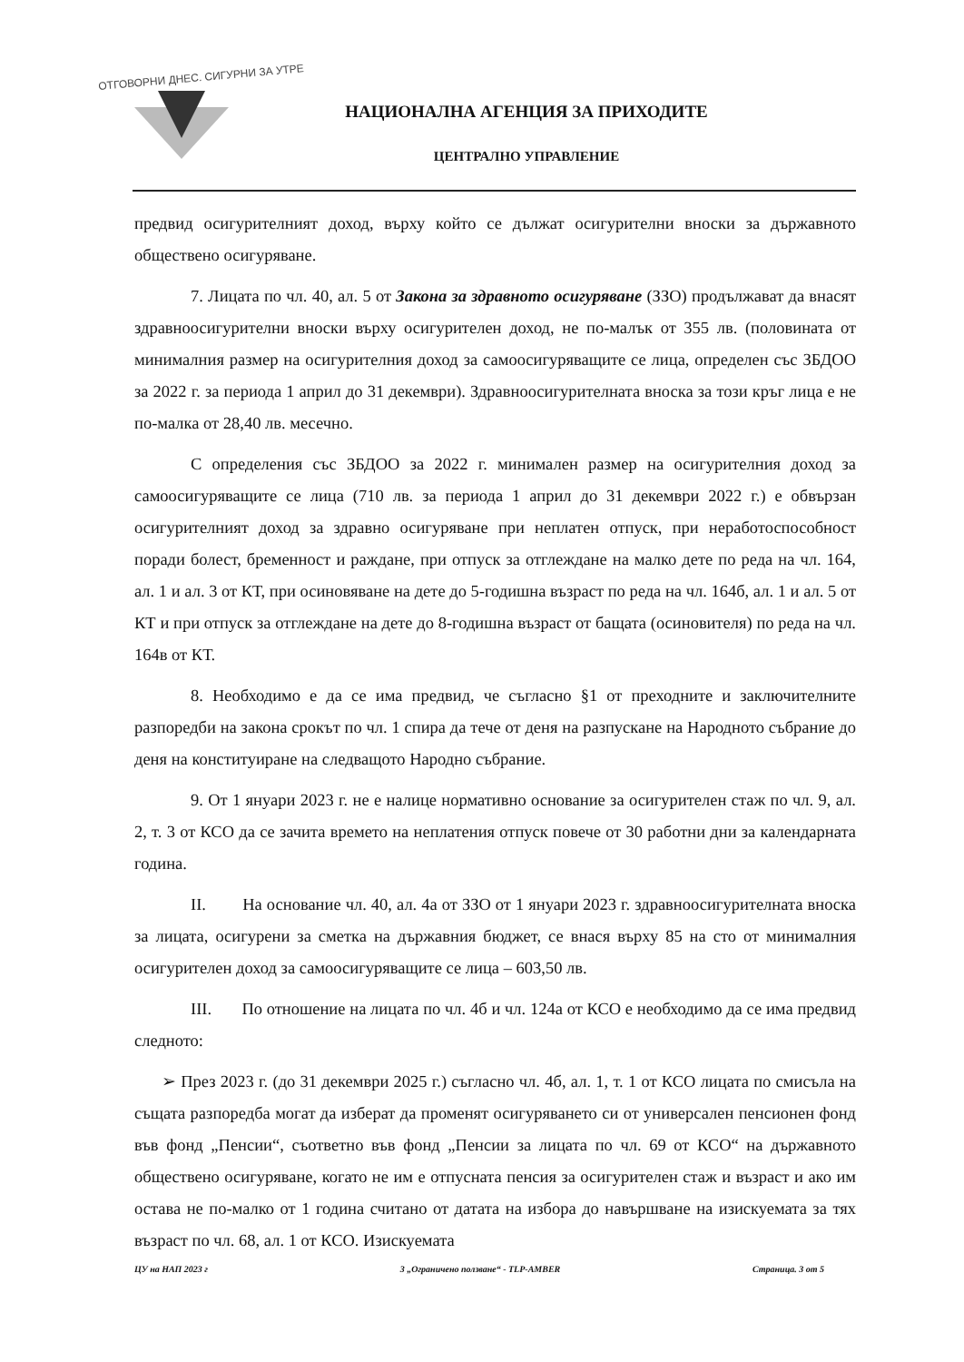ОТГОВОРНИ ДНЕС. СИГУРНИ ЗА УТРЕ
НАЦИОНАЛНА АГЕНЦИЯ ЗА ПРИХОДИТЕ
ЦЕНТРАЛНО УПРАВЛЕНИЕ
предвид осигурителният доход, върху който се дължат осигурителни вноски за държавното обществено осигуряване.
7. Лицата по чл. 40, ал. 5 от Закона за здравното осигуряване (ЗЗО) продължават да внасят здравноосигурителни вноски върху осигурителен доход, не по-малък от 355 лв. (половината от минималния размер на осигурителния доход за самоосигуряващите се лица, определен със ЗБДОО за 2022 г. за периода 1 април до 31 декември). Здравноосигурителната вноска за този кръг лица е не по-малка от 28,40 лв. месечно.
С определения със ЗБДОО за 2022 г. минимален размер на осигурителния доход за самоосигуряващите се лица (710 лв. за периода 1 април до 31 декември 2022 г.) е обвързан осигурителният доход за здравно осигуряване при неплатен отпуск, при неработоспособност поради болест, бременност и раждане, при отпуск за отглеждане на малко дете по реда на чл. 164, ал. 1 и ал. 3 от КТ, при осиновяване на дете до 5-годишна възраст по реда на чл. 164б, ал. 1 и ал. 5 от КТ и при отпуск за отглеждане на дете до 8-годишна възраст от бащата (осиновителя) по реда на чл. 164в от КТ.
8. Необходимо е да се има предвид, че съгласно §1 от преходните и заключителните разпоредби на закона срокът по чл. 1 спира да тече от деня на разпускане на Народното събрание до деня на конституиране на следващото Народно събрание.
9. От 1 януари 2023 г. не е налице нормативно основание за осигурителен стаж по чл. 9, ал. 2, т. 3 от КСО да се зачита времето на неплатения отпуск повече от 30 работни дни за календарната година.
II. На основание чл. 40, ал. 4а от ЗЗО от 1 януари 2023 г. здравноосигурителната вноска за лицата, осигурени за сметка на държавния бюджет, се внася върху 85 на сто от минималния осигурителен доход за самоосигуряващите се лица – 603,50 лв.
III. По отношение на лицата по чл. 4б и чл. 124а от КСО е необходимо да се има предвид следното:
➢ През 2023 г. (до 31 декември 2025 г.) съгласно чл. 4б, ал. 1, т. 1 от КСО лицата по смисъла на същата разпоредба могат да изберат да променят осигуряването си от универсален пенсионен фонд във фонд „Пенсии“, съответно във фонд „Пенсии за лицата по чл. 69 от КСО“ на държавното обществено осигуряване, когато не им е отпусната пенсия за осигурителен стаж и възраст и ако им остава не по-малко от 1 година считано от датата на избора до навършване на изискуемата за тях възраст по чл. 68, ал. 1 от КСО. Изискуемата
ЦУ на НАП 2023 г 3 „Ограничено ползване“ - TLP-AMBER Страница. 3 от 5